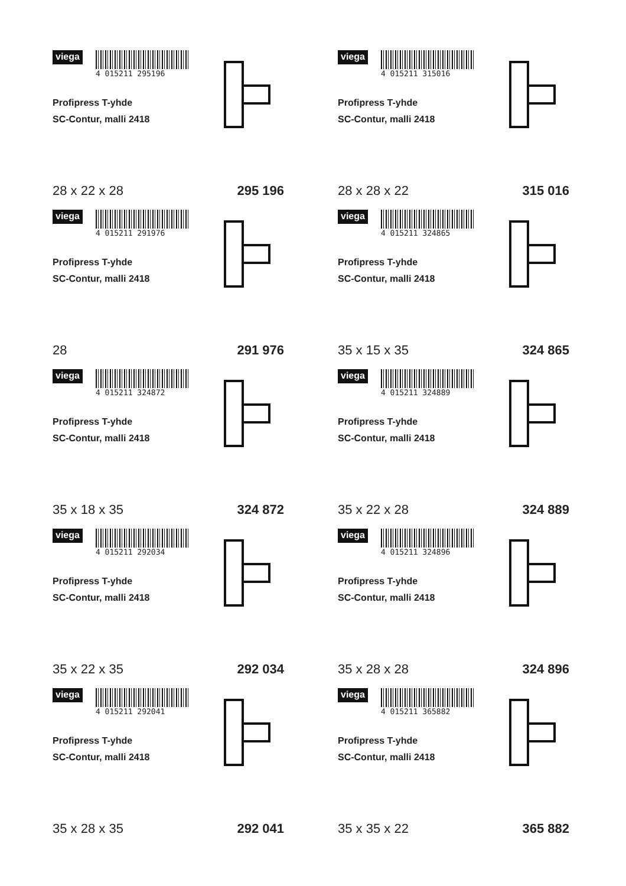viega
4 015211 295196
Profipress T-yhde
SC-Contur, malli 2418
28 x 22 x 28 295 196
viega
4 015211 315016
Profipress T-yhde
SC-Contur, malli 2418
28 x 28 x 22 315 016
viega
4 015211 291976
Profipress T-yhde
SC-Contur, malli 2418
28 291 976
viega
4 015211 324865
Profipress T-yhde
SC-Contur, malli 2418
35 x 15 x 35 324 865
viega
4 015211 324872
Profipress T-yhde
SC-Contur, malli 2418
35 x 18 x 35 324 872
viega
4 015211 324889
Profipress T-yhde
SC-Contur, malli 2418
35 x 22 x 28 324 889
viega
4 015211 292034
Profipress T-yhde
SC-Contur, malli 2418
35 x 22 x 35 292 034
viega
4 015211 324896
Profipress T-yhde
SC-Contur, malli 2418
35 x 28 x 28 324 896
viega
4 015211 292041
Profipress T-yhde
SC-Contur, malli 2418
35 x 28 x 35 292 041
viega
4 015211 365882
Profipress T-yhde
SC-Contur, malli 2418
35 x 35 x 22 365 882